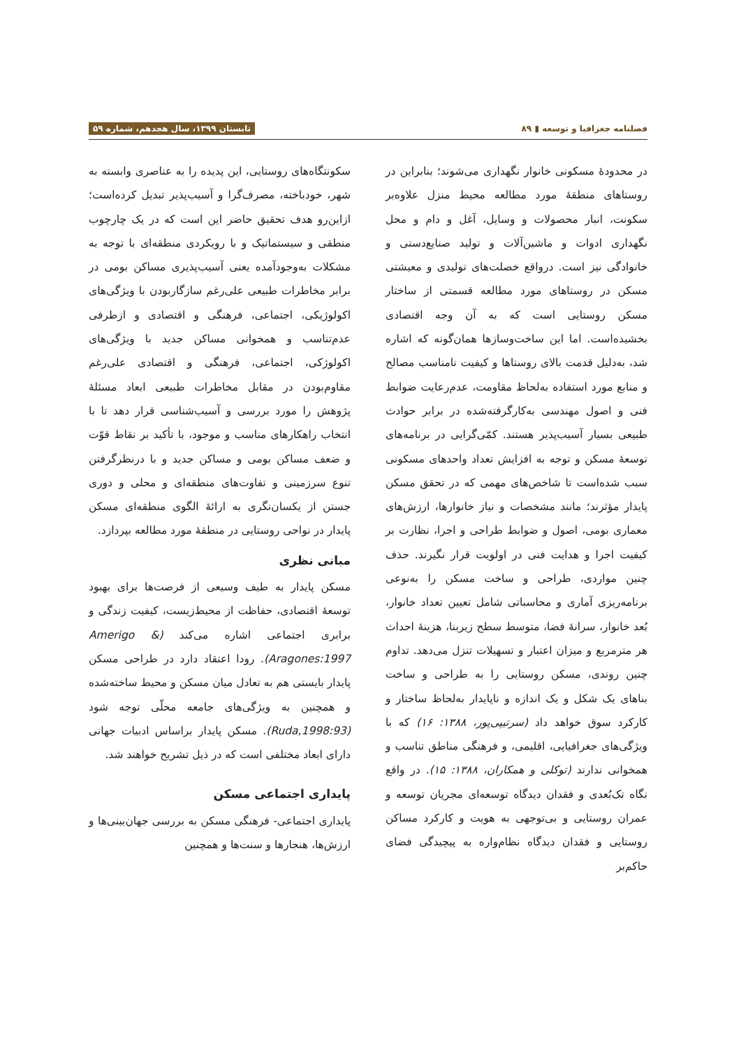فصلنامه جغرافیا و توسعه ▮ ۸۹ تابستان ۱۳۹۹، سال هجدهم، شماره ۵۹
در محدودهٔ مسکونی خانوار نگهداری می‌شوند؛ بنابراین در روستاهای منطقهٔ مورد مطالعه محیط منزل علاوه‌بر سکونت، انبار محصولات و وسایل، آغل و دام و محل نگهداری ادوات و ماشین‌آلات و تولید صنایع‌دستی و خانوادگی نیز است. درواقع خصلت‌های تولیدی و معیشتی مسکن در روستاهای مورد مطالعه قسمتی از ساختار مسکن روستایی است که به آن وجه اقتصادی بخشیده‌است. اما این ساخت‌وسازها همان‌گونه که اشاره شد، به‌دلیل قدمت بالای روستاها و کیفیت نامناسب مصالح و منابع مورد استفاده به‌لحاظ مقاومت، عدم‌رعایت ضوابط فنی و اصول مهندسی به‌کارگرفته‌شده در برابر حوادث طبیعی بسیار آسیب‌پذیر هستند. کمّی‌گرایی در برنامه‌های توسعهٔ مسکن و توجه به افزایش تعداد واحدهای مسکونی سبب شده‌است تا شاخص‌های مهمی که در تحقق مسکن پایدار مؤثرند؛ مانند مشخصات و نیاز خانوارها، ارزش‌های معماری بومی، اصول و ضوابط طراحی و اجرا، نظارت بر کیفیت اجرا و هدایت فنی در اولویت قرار نگیرند. حذف چنین مواردی، طراحی و ساخت مسکن را به‌نوعی برنامه‌ریزی آماری و محاسباتی شامل تعیین تعداد خانوار، بُعد خانوار، سرانهٔ فضا، متوسط سطح زیربنا، هزینهٔ احداث هر مترمربع و میزان اعتبار و تسهیلات تنزل می‌دهد. تداوم چنین روندی، مسکن روستایی را به طراحی و ساخت بناهای یک شکل و یک اندازه و ناپایدار به‌لحاظ ساختار و کارکرد سوق خواهد داد (سرتیپی‌پور، ۱۳۸۸: ۱۶) که با ویژگی‌های جغرافیایی، اقلیمی، و فرهنگی مناطق تناسب و همخوانی ندارند (توکلی و همکاران، ۱۳۸۸: ۱۵). در واقع نگاه تک‌بُعدی و فقدان دیدگاه توسعه‌ای مجریان توسعه و عمران روستایی و بی‌توجهی به هویت و کارکرد مساکن روستایی و فقدان دیدگاه نظام‌واره به پیچیدگی فضای حاکم‌بر
سکونتگاه‌های روستایی، این پدیده را به عناصری وابسته به شهر، خودباخته، مصرف‌گرا و آسیب‌پذیر تبدیل کرده‌است؛ ازاین‌رو هدف تحقیق حاضر این است که در یک چارچوب منطقی و سیستماتیک و با رویکردی منطقه‌ای با توجه به مشکلات به‌وجودآمده یعنی آسیب‌پذیری مساکن بومی در برابر مخاطرات طبیعی علی‌رغم سازگاربودن با ویژگی‌های اکولوژیکی، اجتماعی، فرهنگی و اقتصادی و ازطرفی عدم‌تناسب و همخوانی مساکن جدید با ویژگی‌های اکولوژکی، اجتماعی، فرهنگی و اقتصادی علی‌رغم مقاوم‌بودن در مقابل مخاطرات طبیعی ابعاد مسئلهٔ پژوهش را مورد بررسی و آسیب‌شناسی قرار دهد تا با انتخاب راهکارهای مناسب و موجود، با تأکید بر نقاط قوّت و ضعف مساکن بومی و مساکن جدید و با درنظرگرفتن تنوع سرزمینی و تفاوت‌های منطقه‌ای و محلی و دوری جستن از یکسان‌نگری به ارائهٔ الگوی منطقه‌ای مسکن پایدار در نواحی روستایی در منطقهٔ مورد مطالعه بپردازد.
مبانی نظری
مسکن پایدار به طیف وسیعی از فرصت‌ها برای بهبود توسعهٔ اقتصادی، حفاظت از محیط‌زیست، کیفیت زندگی و برابری اجتماعی اشاره می‌کند (Amerigo & Aragones:1997). رودا اعتقاد دارد در طراحی مسکن پایدار بایستی هم به تعادل میان مسکن و محیط ساخته‌شده و همچنین به ویژگی‌های جامعه محلّی توجه شود (Ruda,1998:93). مسکن پایدار براساس ادبیات جهانی دارای ابعاد مختلفی است که در ذیل تشریح خواهند شد.
پایداری اجتماعی مسکن
پایداری اجتماعی- فرهنگی مسکن به بررسی جهان‌بینی‌ها و ارزش‌ها، هنجارها و سنت‌ها و همچنین